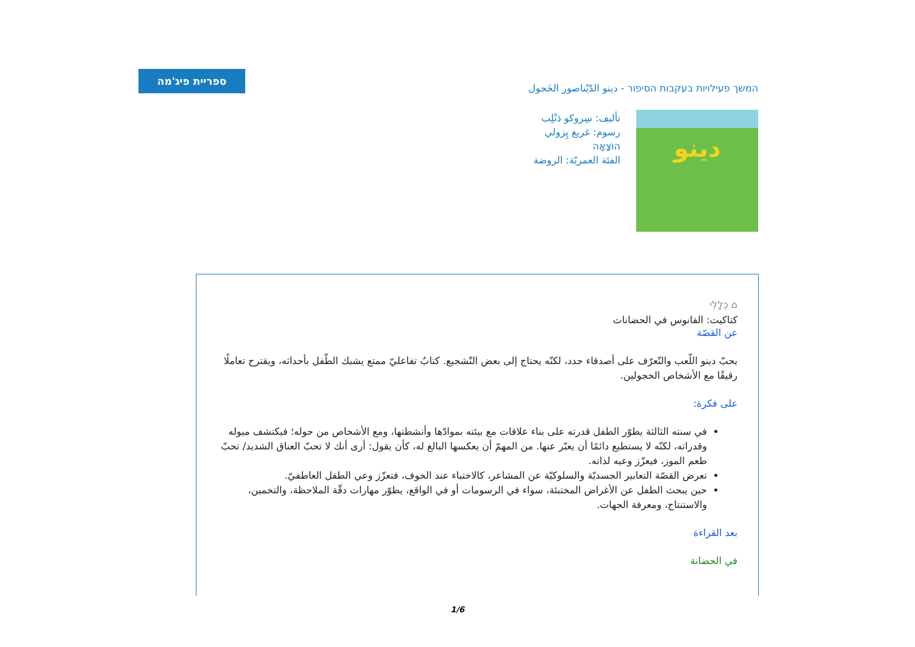ספריית פיג'מה
המשך פעילויות בעקבות הסיפור - دينو الدّيْناصور الخَجول
دينو
تأليف: سِروكو دَنْلِب
رسوم: غريغ پِزولي
הוֹצָאָה
الفئة العمريّة: الروضة
⌂ כְּלָלִי
كتاكيت: الفانوس في الحضانات
عن القصّة
يحبّ دينو اللّعب والتّعرّف على أصدقاء جدد، لكنّه يحتاج إلى بعض التّشجيع. كتابٌ تفاعليّ ممتع يشبك الطّفل بأحداثه، ويقترح تعاملًا رقيقًا مع الأشخاص الخجولين.
على فكرة:
في سنته الثالثة يطوّر الطفل قدرته على بناء علاقات مع بيئته بموادّها وأنشطتها، ومع الأشخاص من حوله؛ فيكتشف ميوله وقدراته، لكنّه لا يستطيع دائمًا أن يعبّر عنها. من المهمّ أن يعكسها البالغ له، كأن يقول: أرى أنك لا تحبّ العناق الشديد/ تحبّ طعم الموز، فيعزّز وعيه لذاته.
تعرض القصّة التعابير الجسديّة والسلوكيّة عن المشاعر، كالاختباء عند الخوف، فتعزّز وعي الطفل العاطفيّ.
حين يبحث الطفل عن الأغراض المختبئة، سواء في الرسومات أو في الواقع، يطوّر مهارات دقّة الملاحظة، والتخمين، والاستنتاج، ومعرفة الجهات.
بعد القراءة
في الحضانة
1/6